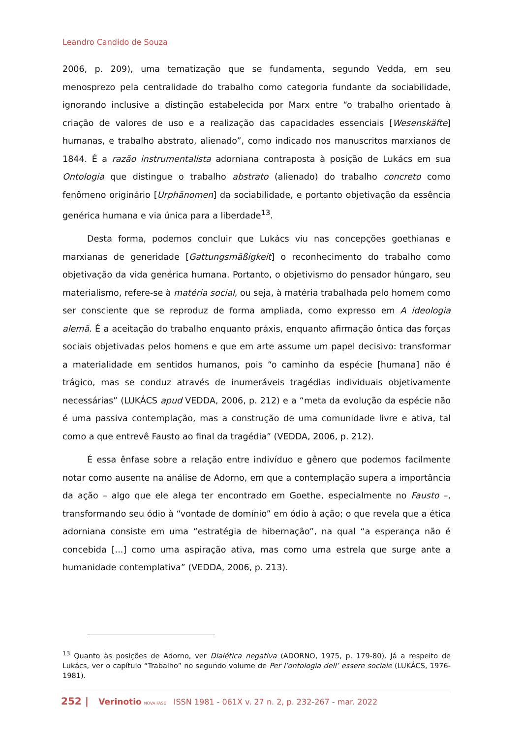Leandro Candido de Souza
2006, p. 209), uma tematização que se fundamenta, segundo Vedda, em seu menosprezo pela centralidade do trabalho como categoria fundante da sociabilidade, ignorando inclusive a distinção estabelecida por Marx entre “o trabalho orientado à criação de valores de uso e a realização das capacidades essenciais [Wesenskäfte] humanas, e trabalho abstrato, alienado”, como indicado nos manuscritos marxianos de 1844. É a razão instrumentalista adorniana contraposta à posição de Lukács em sua Ontologia que distingue o trabalho abstrato (alienado) do trabalho concreto como fenômeno originário [Urphänomen] da sociabilidade, e portanto objetivação da essência genérica humana e via única para a liberdade<sup>13</sup>.
Desta forma, podemos concluir que Lukács viu nas concepções goethianas e marxianas de generidade [Gattungsmäßigkeit] o reconhecimento do trabalho como objetivação da vida genérica humana. Portanto, o objetivismo do pensador húngaro, seu materialismo, refere-se à matéria social, ou seja, à matéria trabalhada pelo homem como ser consciente que se reproduz de forma ampliada, como expresso em A ideologia alemã. É a aceitação do trabalho enquanto práxis, enquanto afirmação ôntica das forças sociais objetivadas pelos homens e que em arte assume um papel decisivo: transformar a materialidade em sentidos humanos, pois “o caminho da espécie [humana] não é trágico, mas se conduz através de inumeráveis tragédias individuais objetivamente necessárias” (LUKÁCS apud VEDDA, 2006, p. 212) e a “meta da evolução da espécie não é uma passiva contemplação, mas a construção de uma comunidade livre e ativa, tal como a que entrevê Fausto ao final da tragédia” (VEDDA, 2006, p. 212).
É essa ênfase sobre a relação entre indivíduo e gênero que podemos facilmente notar como ausente na análise de Adorno, em que a contemplação supera a importância da ação – algo que ele alega ter encontrado em Goethe, especialmente no Fausto –, transformando seu ódio à “vontade de domínio” em ódio à ação; o que revela que a ética adorniana consiste em uma “estratégia de hibernação”, na qual “a esperança não é concebida [...] como uma aspiração ativa, mas como uma estrela que surge ante a humanidade contemplativa” (VEDDA, 2006, p. 213).
<sup>13</sup> Quanto às posições de Adorno, ver Dialética negativa (ADORNO, 1975, p. 179-80). Já a respeito de Lukács, ver o capítulo “Trabalho” no segundo volume de Per l’ontologia dell’ essere sociale (LUKÁCS, 1976-1981).
252 | Verinotio NOVA FASE ISSN 1981 - 061X v. 27 n. 2, p. 232-267 - mar. 2022